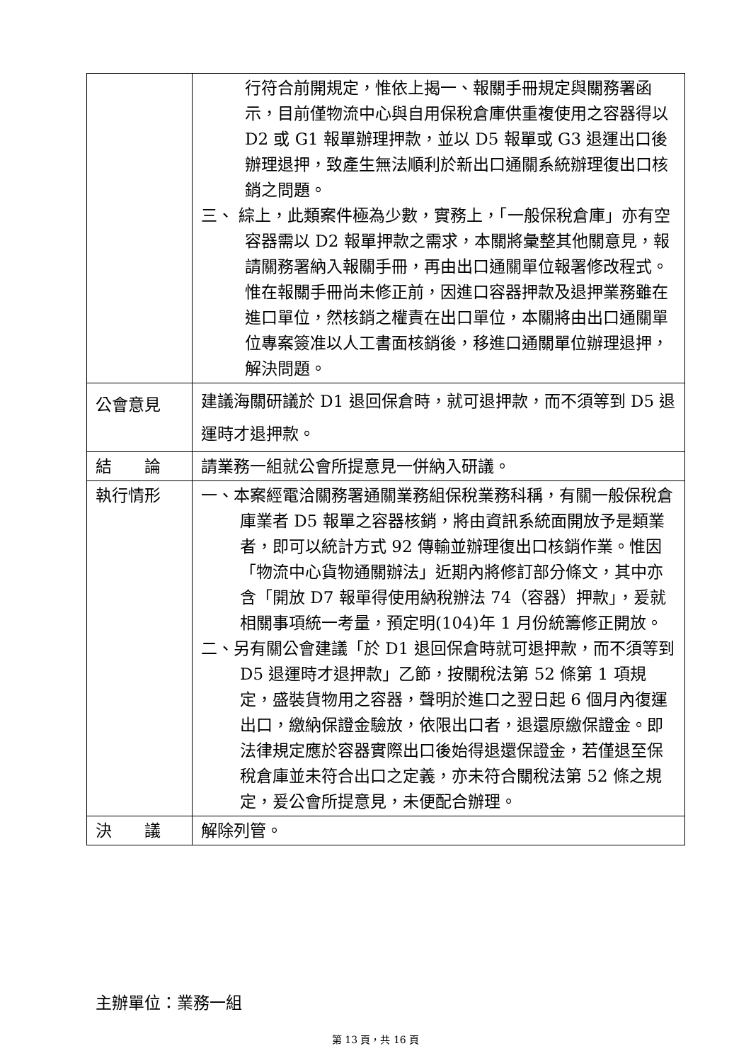| | 行符合前開規定，惟依上揭一、報關手冊規定與關務署函示，目前僅物流中心與自用保稅倉庫供重複使用之容器得以 D2 或 G1 報單辦理押款，並以 D5 報單或 G3 退運出口後辦理退押，致產生無法順利於新出口通關系統辦理復出口核銷之問題。 三、 綜上，此類案件極為少數，實務上，「一般保稅倉庫」亦有空容器需以 D2 報單押款之需求，本關將彙整其他關意見，報請關務署納入報關手冊，再由出口通關單位報署修改程式。惟在報關手冊尚未修正前，因進口容器押款及退押業務雖在進口單位，然核銷之權責在出口單位，本關將由出口通關單位專案簽准以人工書面核銷後，移進口通關單位辦理退押，解決問題。 |
| 公會意見 | 建議海關研議於 D1 退回保倉時，就可退押款，而不須等到 D5 退運時才退押款。 |
| 結 論 | 請業務一組就公會所提意見一併納入研議。 |
| 執行情形 | 一、本案經電洽關務署通關業務組保稅業務科稱，有關一般保稅倉庫業者 D5 報單之容器核銷，將由資訊系統面開放予是類業者，即可以統計方式 92 傳輸並辦理復出口核銷作業。惟因「物流中心貨物通關辦法」近期內將修訂部分條文，其中亦含「開放 D7 報單得使用納稅辦法 74（容器）押款」，爰就相關事項統一考量，預定明(104)年 1 月份統籌修正開放。 二、另有關公會建議「於 D1 退回保倉時就可退押款，而不須等到 D5 退運時才退押款」乙節，按關稅法第 52 條第 1 項規定，盛裝貨物用之容器，聲明於進口之翌日起 6 個月內復運出口，繳納保證金驗放，依限出口者，退還原繳保證金。即法律規定應於容器實際出口後始得退還保證金，若僅退至保稅倉庫並未符合出口之定義，亦未符合關稅法第 52 條之規定，爰公會所提意見，未便配合辦理。 |
| 決 議 | 解除列管。 |
主辦單位：業務一組
第 13 頁，共 16 頁